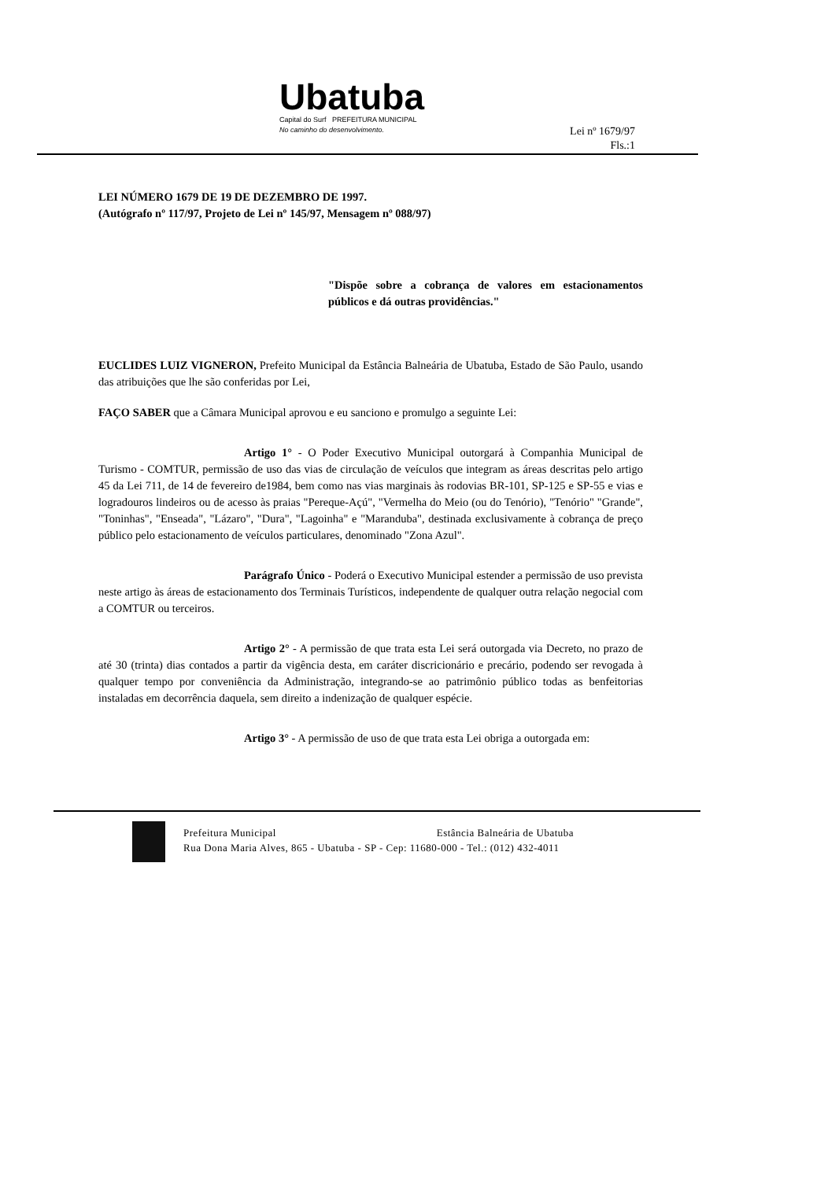Ubatuba
Capital do Surf PREFEITURA MUNICIPAL
No caminho do desenvolvimento.
Lei nº 1679/97
Fls.:1
LEI NÚMERO 1679 DE 19 DE DEZEMBRO DE 1997.
(Autógrafo nº 117/97, Projeto de Lei nº 145/97, Mensagem nº 088/97)
"Dispõe sobre a cobrança de valores em estacionamentos públicos e dá outras providências."
EUCLIDES LUIZ VIGNERON, Prefeito Municipal da Estância Balneária de Ubatuba, Estado de São Paulo, usando das atribuições que lhe são conferidas por Lei,
FAÇO SABER que a Câmara Municipal aprovou e eu sanciono e promulgo a seguinte Lei:
Artigo 1° - O Poder Executivo Municipal outorgará à Companhia Municipal de Turismo - COMTUR, permissão de uso das vias de circulação de veículos que integram as áreas descritas pelo artigo 45 da Lei 711, de 14 de fevereiro de1984, bem como nas vias marginais às rodovias BR-101, SP-125 e SP-55 e vias e logradouros lindeiros ou de acesso às praias "Pereque-Açú", "Vermelha do Meio (ou do Tenório), "Tenório" "Grande", "Toninhas", "Enseada", "Lázaro", "Dura", "Lagoinha" e "Maranduba", destinada exclusivamente à cobrança de preço público pelo estacionamento de veículos particulares, denominado "Zona Azul".
Parágrafo Único - Poderá o Executivo Municipal estender a permissão de uso prevista neste artigo às áreas de estacionamento dos Terminais Turísticos, independente de qualquer outra relação negocial com a COMTUR ou terceiros.
Artigo 2° - A permissão de que trata esta Lei será outorgada via Decreto, no prazo de até 30 (trinta) dias contados a partir da vigência desta, em caráter discricionário e precário, podendo ser revogada à qualquer tempo por conveniência da Administração, integrando-se ao patrimônio público todas as benfeitorias instaladas em decorrência daquela, sem direito a indenização de qualquer espécie.
Artigo 3° - A permissão de uso de que trata esta Lei obriga a outorgada em:
Prefeitura Municipal Estância Balneária de Ubatuba
Rua Dona Maria Alves, 865 - Ubatuba - SP - Cep: 11680-000 - Tel.: (012) 432-4011